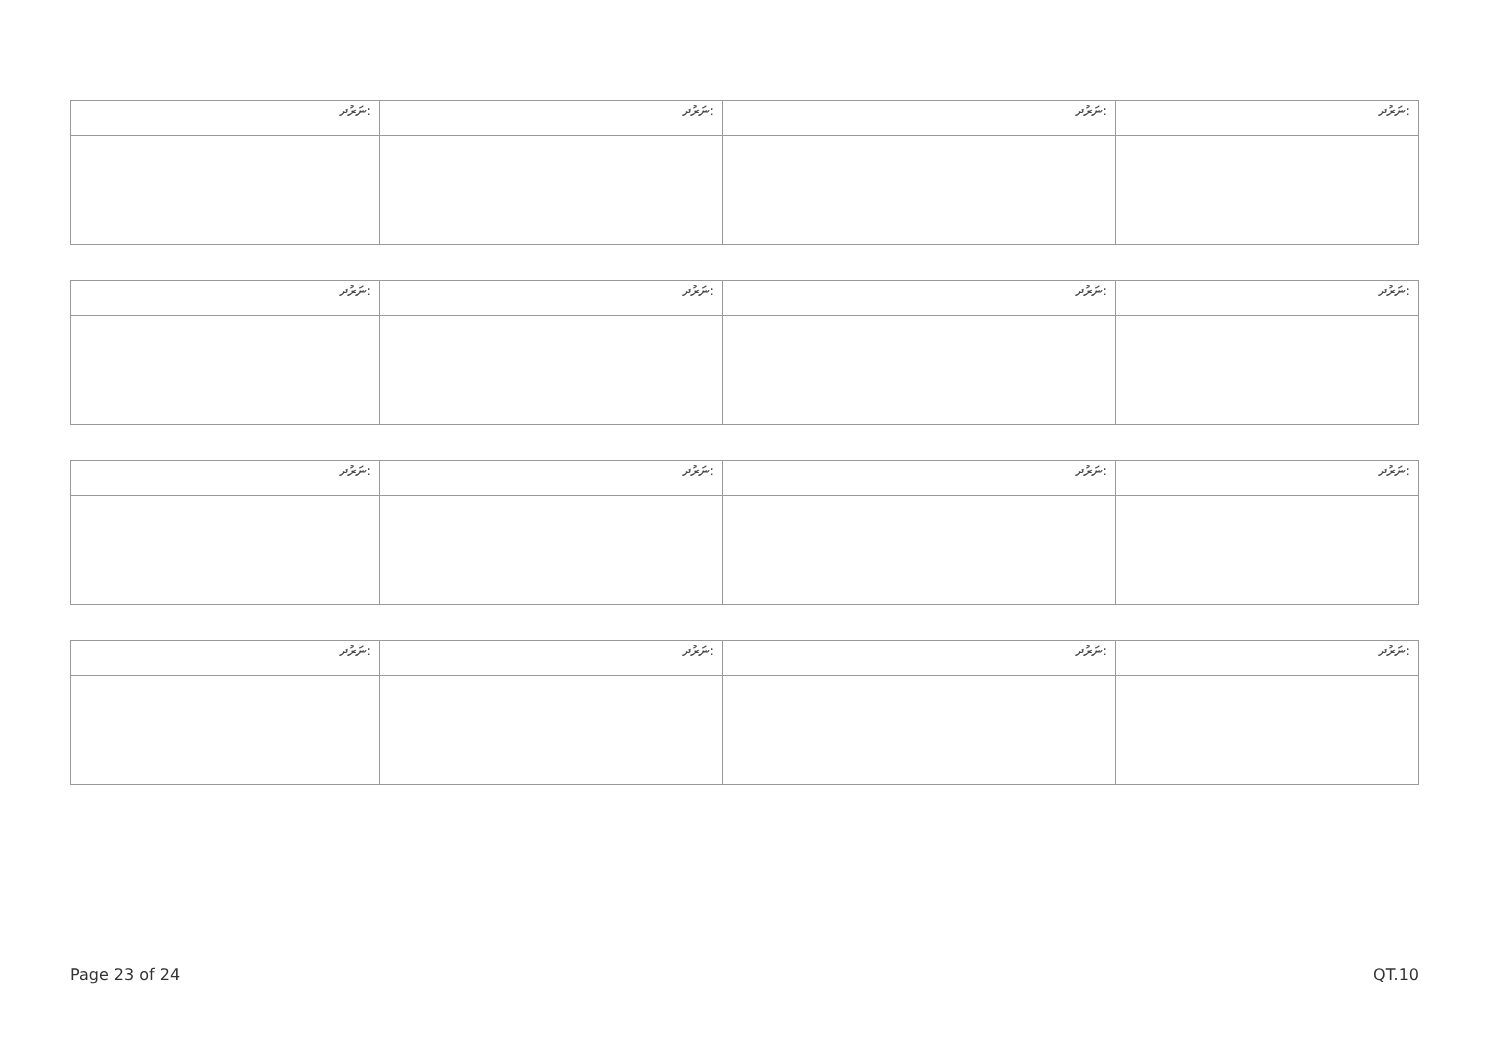| ނަރުދ: | ނަރުދ: | ނަރުދ: | ނަރުދ: |
| ނަރުދ: | ނަރުދ: | ނަރުދ: | ނަރުދ: |
| ނަރުދ: | ނަރުދ: | ނަރުދ: | ނަރުދ: |
| ނަރުދ: | ނަރުދ: | ނަރުދ: | ނަރުދ: |
Page 23 of 24 QT.10